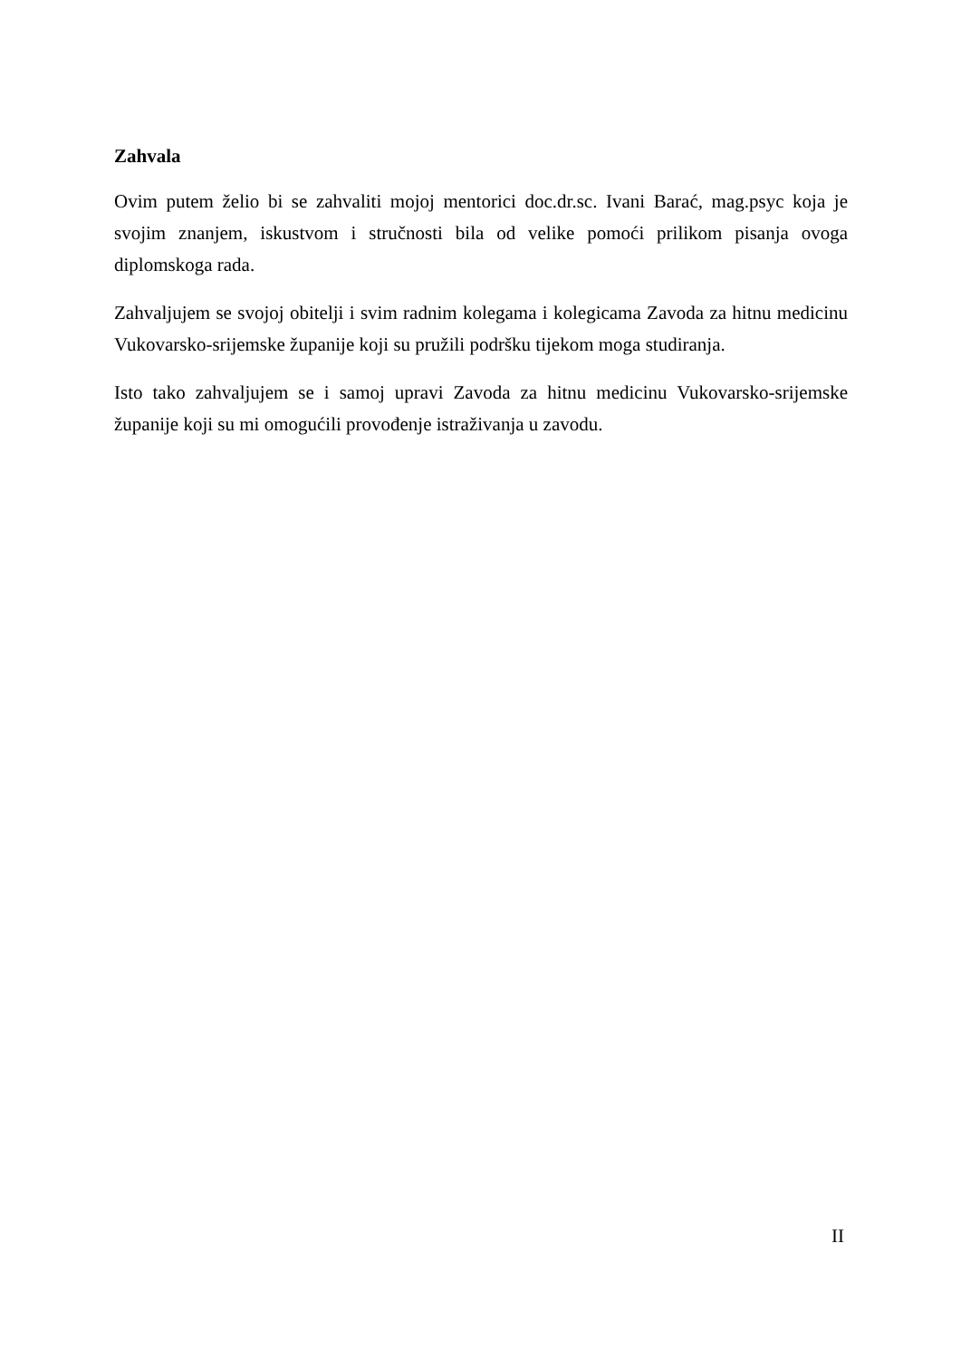Zahvala
Ovim putem želio bi se zahvaliti mojoj mentorici doc.dr.sc. Ivani Barać, mag.psyc koja je svojim znanjem, iskustvom i stručnosti bila od velike pomoći prilikom pisanja ovoga diplomskoga rada.
Zahvaljujem se svojoj obitelji i svim radnim kolegama i kolegicama Zavoda za hitnu medicinu Vukovarsko-srijemske županije koji su pružili podršku tijekom moga studiranja.
Isto tako zahvaljujem se i samoj upravi Zavoda za hitnu medicinu Vukovarsko-srijemske županije koji su mi omogućili provođenje istraživanja u zavodu.
II